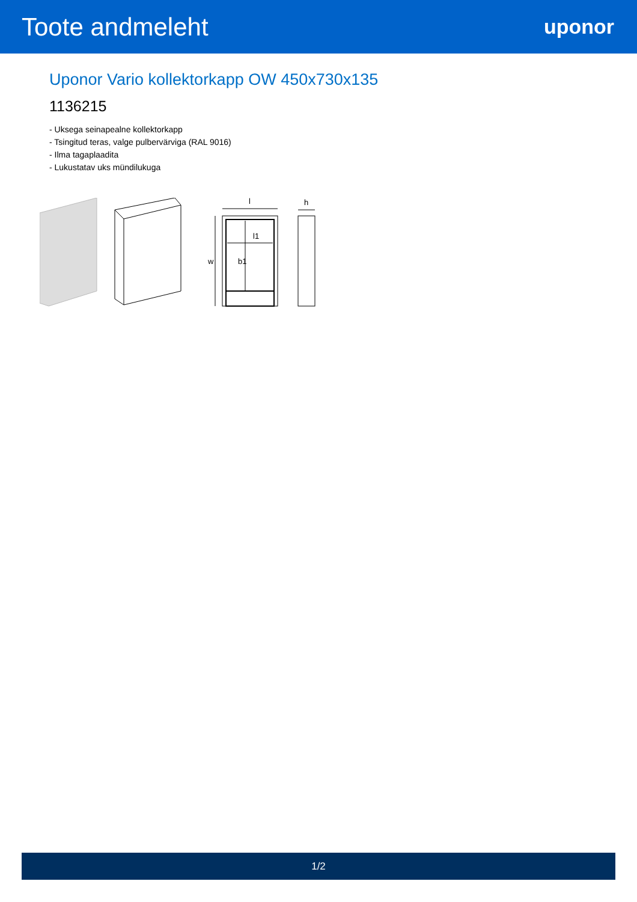Toote andmeleht
uponor
Uponor Vario kollektorkapp OW 450x730x135
1136215
- Uksega seinapealne kollektorkapp
- Tsingitud teras, valge pulbervärviga (RAL 9016)
- Ilma tagaplaadita
- Lukustatav uks mündilukuga
l
h
l1
w
b1
1/2